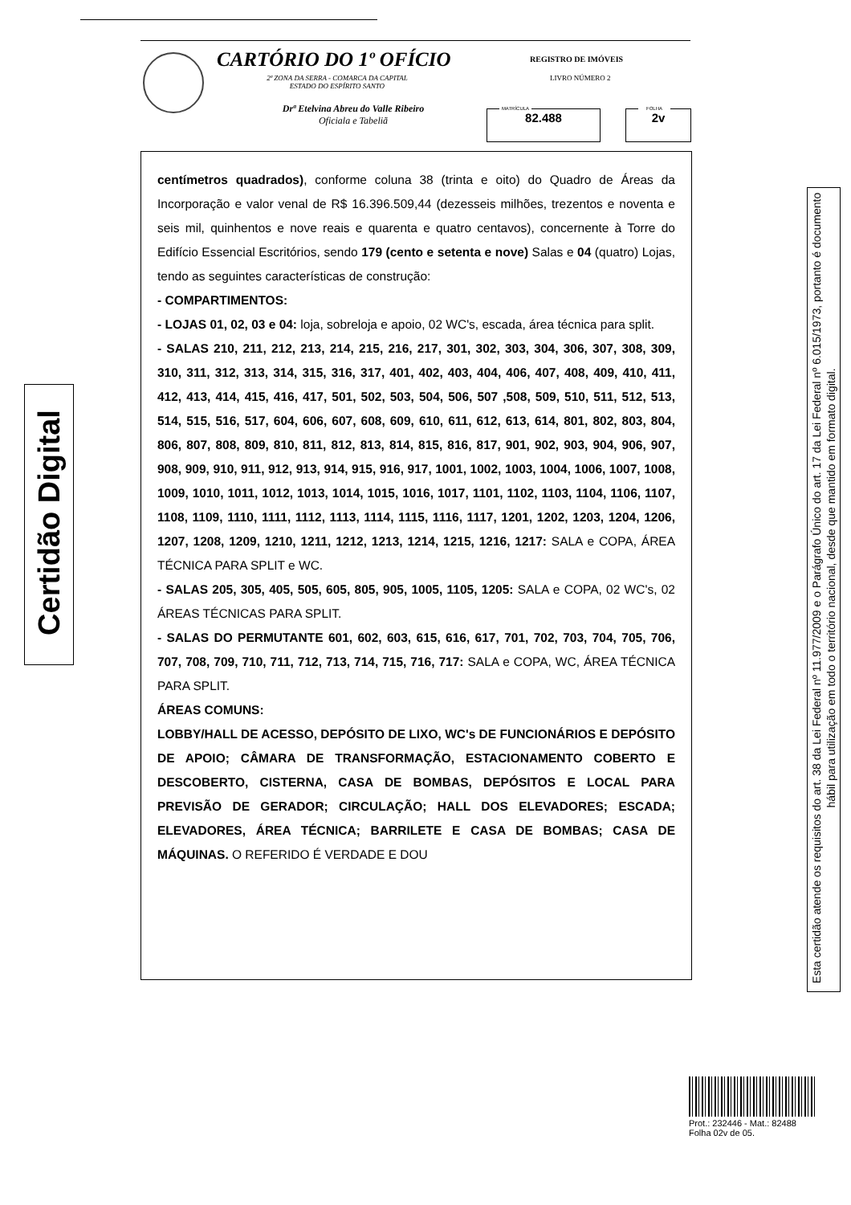CARTÓRIO DO 1º OFÍCIO
2ª ZONA DA SERRA - COMARCA DA CAPITAL
ESTADO DO ESPÍRITO SANTO
Drª Etelvina Abreu do Valle Ribeiro
Oficiala e Tabeliã
REGISTRO DE IMÓVEIS
LIVRO NÚMERO 2
MATRÍCULA
82.488
FOLHA
2v
Certidão Digital
centímetros quadrados), conforme coluna 38 (trinta e oito) do Quadro de Áreas da Incorporação e valor venal de R$ 16.396.509,44 (dezesseis milhões, trezentos e noventa e seis mil, quinhentos e nove reais e quarenta e quatro centavos), concernente à Torre do Edifício Essencial Escritórios, sendo 179 (cento e setenta e nove) Salas e 04 (quatro) Lojas, tendo as seguintes características de construção:
- COMPARTIMENTOS:
- LOJAS 01, 02, 03 e 04: loja, sobreloja e apoio, 02 WC's, escada, área técnica para split.
- SALAS 210, 211, 212, 213, 214, 215, 216, 217, 301, 302, 303, 304, 306, 307, 308, 309, 310, 311, 312, 313, 314, 315, 316, 317, 401, 402, 403, 404, 406, 407, 408, 409, 410, 411, 412, 413, 414, 415, 416, 417, 501, 502, 503, 504, 506, 507 ,508, 509, 510, 511, 512, 513, 514, 515, 516, 517, 604, 606, 607, 608, 609, 610, 611, 612, 613, 614, 801, 802, 803, 804, 806, 807, 808, 809, 810, 811, 812, 813, 814, 815, 816, 817, 901, 902, 903, 904, 906, 907, 908, 909, 910, 911, 912, 913, 914, 915, 916, 917, 1001, 1002, 1003, 1004, 1006, 1007, 1008, 1009, 1010, 1011, 1012, 1013, 1014, 1015, 1016, 1017, 1101, 1102, 1103, 1104, 1106, 1107, 1108, 1109, 1110, 1111, 1112, 1113, 1114, 1115, 1116, 1117, 1201, 1202, 1203, 1204, 1206, 1207, 1208, 1209, 1210, 1211, 1212, 1213, 1214, 1215, 1216, 1217: SALA e COPA, ÁREA TÉCNICA PARA SPLIT e WC.
- SALAS 205, 305, 405, 505, 605, 805, 905, 1005, 1105, 1205: SALA e COPA, 02 WC's, 02 ÁREAS TÉCNICAS PARA SPLIT.
- SALAS DO PERMUTANTE 601, 602, 603, 615, 616, 617, 701, 702, 703, 704, 705, 706, 707, 708, 709, 710, 711, 712, 713, 714, 715, 716, 717: SALA e COPA, WC, ÁREA TÉCNICA PARA SPLIT.
ÁREAS COMUNS:
LOBBY/HALL DE ACESSO, DEPÓSITO DE LIXO, WC's DE FUNCIONÁRIOS E DEPÓSITO DE APOIO; CÂMARA DE TRANSFORMAÇÃO, ESTACIONAMENTO COBERTO E DESCOBERTO, CISTERNA, CASA DE BOMBAS, DEPÓSITOS E LOCAL PARA PREVISÃO DE GERADOR; CIRCULAÇÃO; HALL DOS ELEVADORES; ESCADA; ELEVADORES, ÁREA TÉCNICA; BARRILETE E CASA DE BOMBAS; CASA DE MÁQUINAS. O REFERIDO É VERDADE E DOU
Esta certidão atende os requisitos do art. 38 da Lei Federal nº 11.977/2009 e o Parágrafo Único do art. 17 da Lei Federal nº 6.015/1973, portanto é documento hábil para utilização em todo o território nacional, desde que mantido em formato digital.
Prot.: 232446 - Mat.: 82488
Folha 02v de 05.